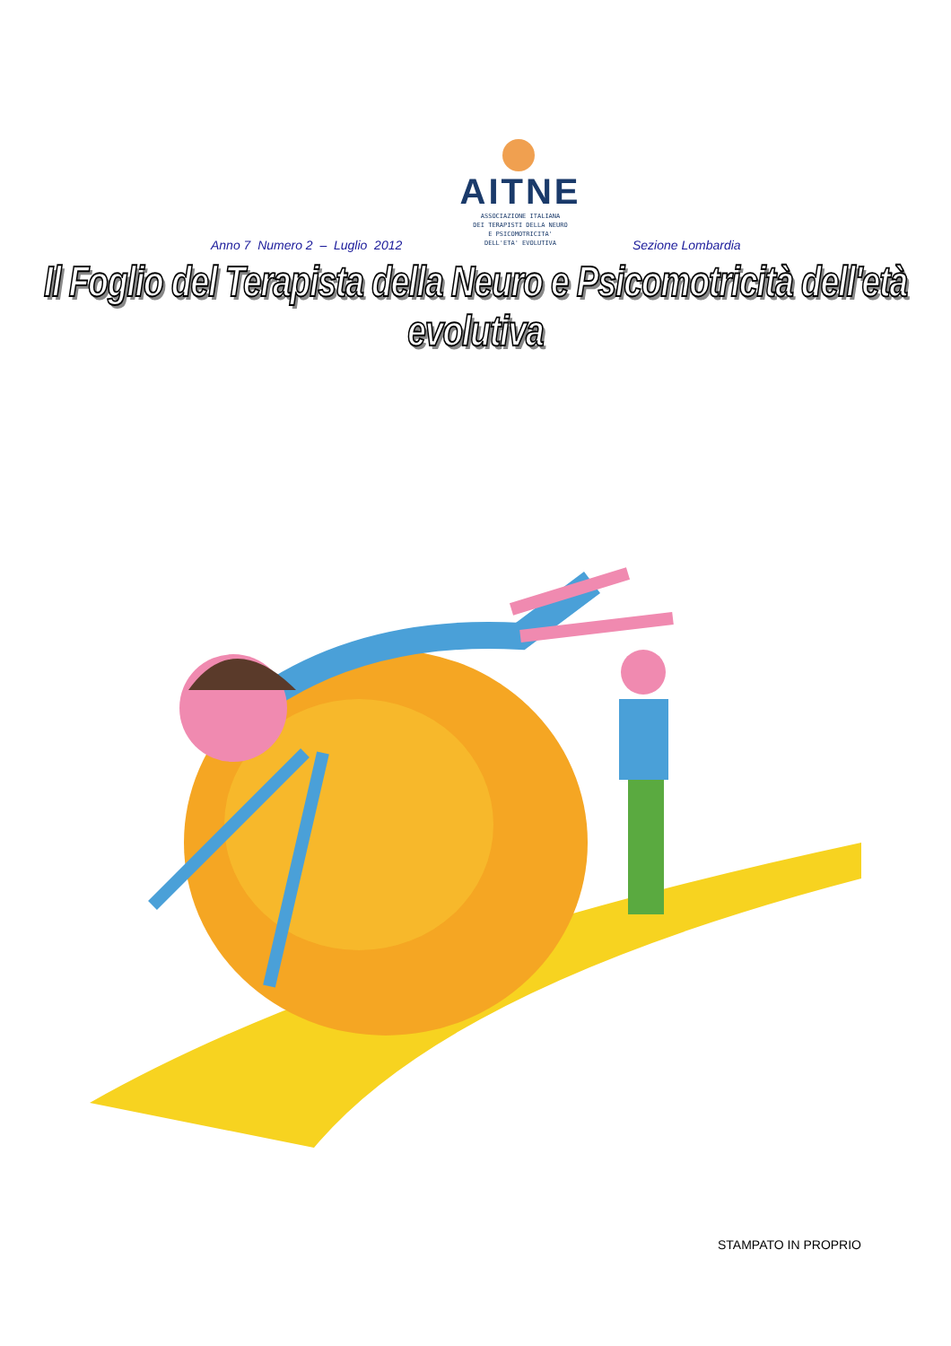AITNE
ASSOCIAZIONE ITALIANA
DEI TERAPISTI DELLA NEURO
E PSICOMOTRICITA'
DELL'ETA' EVOLUTIVA
Anno 7 Numero 2 – Luglio 2012 Sezione Lombardia
Il Foglio del Terapista della Neuro e Psicomotricità dell'età evolutiva
STAMPATO IN PROPRIO